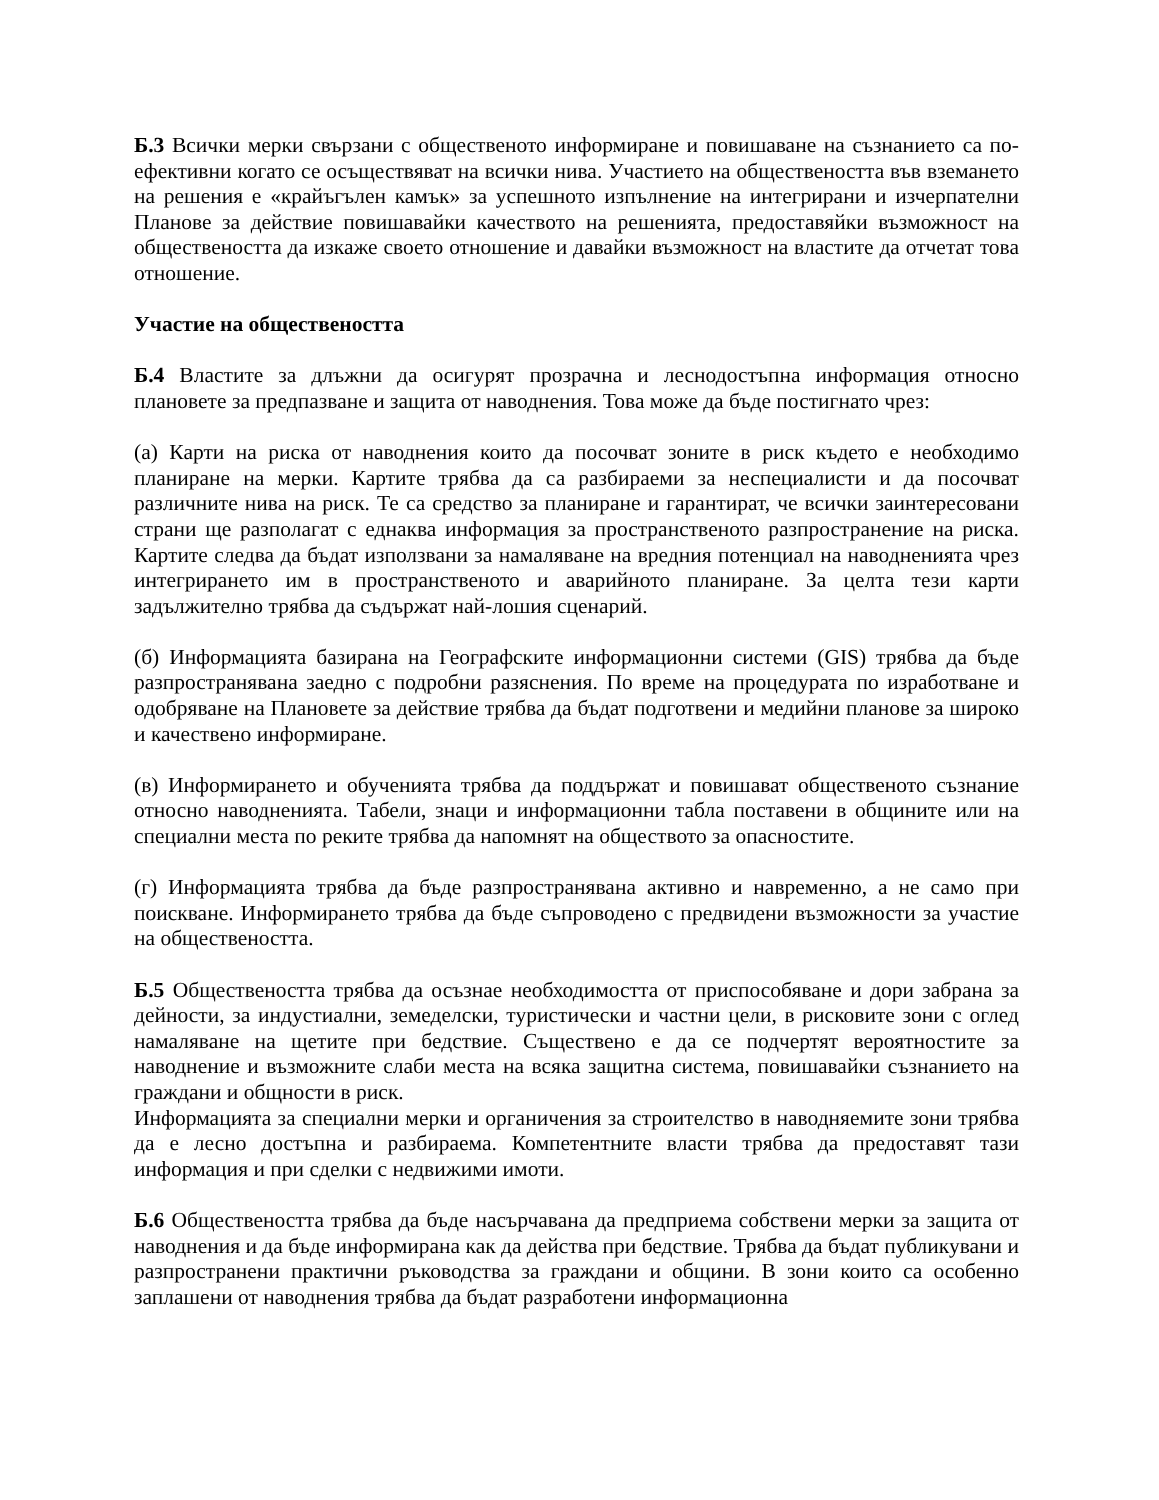Б.3 Всички мерки свързани с общественото информиране и повишаване на съзнанието са по-ефективни когато се осъществяват на всички нива. Участието на обществеността във вземането на решения е «крайъгълен камък» за успешното изпълнение на интегрирани и изчерпателни Планове за действие повишавайки качеството на решенията, предоставяйки възможност на обществеността да изкаже своето отношение и давайки възможност на властите да отчетат това отношение.
Участие на обществеността
Б.4 Властите за длъжни да осигурят прозрачна и леснодостъпна информация относно плановете за предпазване и защита от наводнения. Това може да бъде постигнато чрез:
(а) Карти на риска от наводнения които да посочват зоните в риск където е необходимо планиране на мерки. Картите трябва да са разбираеми за неспециалисти и да посочват различните нива на риск. Те са средство за планиране и гарантират, че всички заинтересовани страни ще разполагат с еднаква информация за пространственото разпространение на риска. Картите следва да бъдат използвани за намаляване на вредния потенциал на наводненията чрез интегрирането им в пространственото и аварийното планиране. За целта тези карти задължително трябва да съдържат най-лошия сценарий.
(б) Информацията базирана на Географските информационни системи (GIS) трябва да бъде разпространявана заедно с подробни разяснения. По време на процедурата по изработване и одобряване на Плановете за действие трябва да бъдат подготвени и медийни планове за широко и качествено информиране.
(в) Информирането и обученията трябва да поддържат и повишават общественото съзнание относно наводненията. Табели, знаци и информационни табла поставени в общините или на специални места по реките трябва да напомнят на обществото за опасностите.
(г) Информацията трябва да бъде разпространявана активно и навременно, а не само при поискване. Информирането трябва да бъде съпроводено с предвидени възможности за участие на обществеността.
Б.5 Обществеността трябва да осъзнае необходимостта от приспособяване и дори забрана за дейности, за индустиални, земеделски, туристически и частни цели, в рисковите зони с оглед намаляване на щетите при бедствие. Съществено е да се подчертят вероятностите за наводнение и възможните слаби места на всяка защитна система, повишавайки съзнанието на граждани и общности в риск.
Информацията за специални мерки и органичения за строителство в наводняемите зони трябва да е лесно достъпна и разбираема. Компетентните власти трябва да предоставят тази информация и при сделки с недвижими имоти.
Б.6 Обществеността трябва да бъде насърчавана да предприема собствени мерки за защита от наводнения и да бъде информирана как да действа при бедствие. Трябва да бъдат публикувани и разпространени практични ръководства за граждани и общини. В зони които са особенно заплашени от наводнения трябва да бъдат разработени информационна